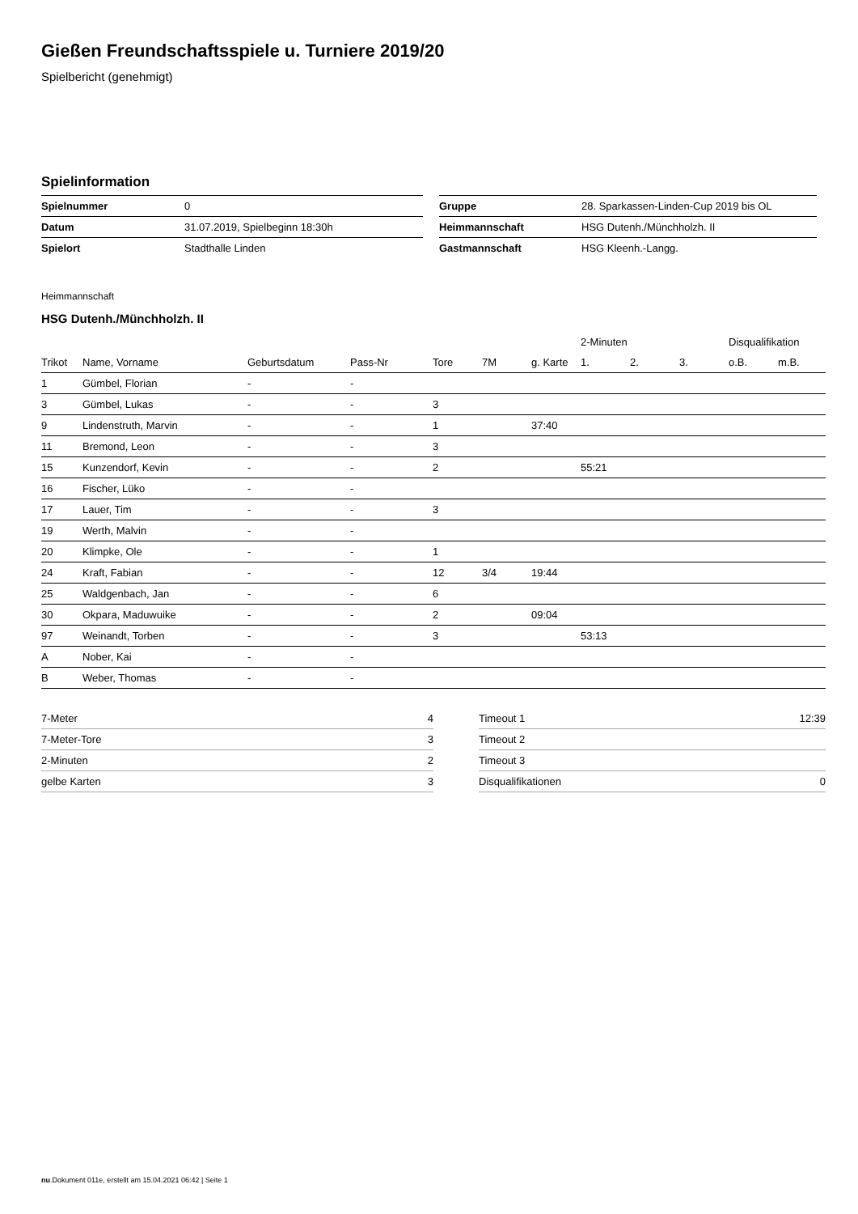Gießen Freundschaftsspiele u. Turniere 2019/20
Spielbericht (genehmigt)
Spielinformation
| Spielnummer | 0 | | Gruppe | 28. Sparkassen-Linden-Cup 2019 bis OL |
| Datum | 31.07.2019, Spielbeginn 18:30h | | Heimmannschaft | HSG Dutenh./Münchholzh. II |
| Spielort | Stadthalle Linden | | Gastmannschaft | HSG Kleenh.-Langg. |
Heimmannschaft
HSG Dutenh./Münchholzh. II
| | | | | | | | 2-Minuten | | | Disqualifikation | |
| --- | --- | --- | --- | --- | --- | --- | --- | --- | --- | --- | --- |
| Trikot | Name, Vorname | Geburtsdatum | Pass-Nr | Tore | 7M | g. Karte | 1. | 2. | 3. | o.B. | m.B. |
| 1 | Gümbel, Florian | - | - | | | | | | | | |
| 3 | Gümbel, Lukas | - | - | 3 | | | | | | | |
| 9 | Lindenstruth, Marvin | - | - | 1 | | 37:40 | | | | | |
| 11 | Bremond, Leon | - | - | 3 | | | | | | | |
| 15 | Kunzendorf, Kevin | - | - | 2 | | | 55:21 | | | | |
| 16 | Fischer, Lüko | - | - | | | | | | | | |
| 17 | Lauer, Tim | - | - | 3 | | | | | | | |
| 19 | Werth, Malvin | - | - | | | | | | | | |
| 20 | Klimpke, Ole | - | - | 1 | | | | | | | |
| 24 | Kraft, Fabian | - | - | 12 | 3/4 | 19:44 | | | | | |
| 25 | Waldgenbach, Jan | - | - | 6 | | | | | | | |
| 30 | Okpara, Maduwuike | - | - | 2 | | 09:04 | | | | | |
| 97 | Weinandt, Torben | - | - | 3 | | | 53:13 | | | | |
| A | Nober, Kai | - | - | | | | | | | | |
| B | Weber, Thomas | - | - | | | | | | | | |
| 7-Meter | 4 |
| 7-Meter-Tore | 3 |
| 2-Minuten | 2 |
| gelbe Karten | 3 |
| Timeout 1 | 12:39 |
| Timeout 2 | |
| Timeout 3 | |
| Disqualifikationen | 0 |
nu.Dokument 011e, erstellt am 15.04.2021 06:42 | Seite 1